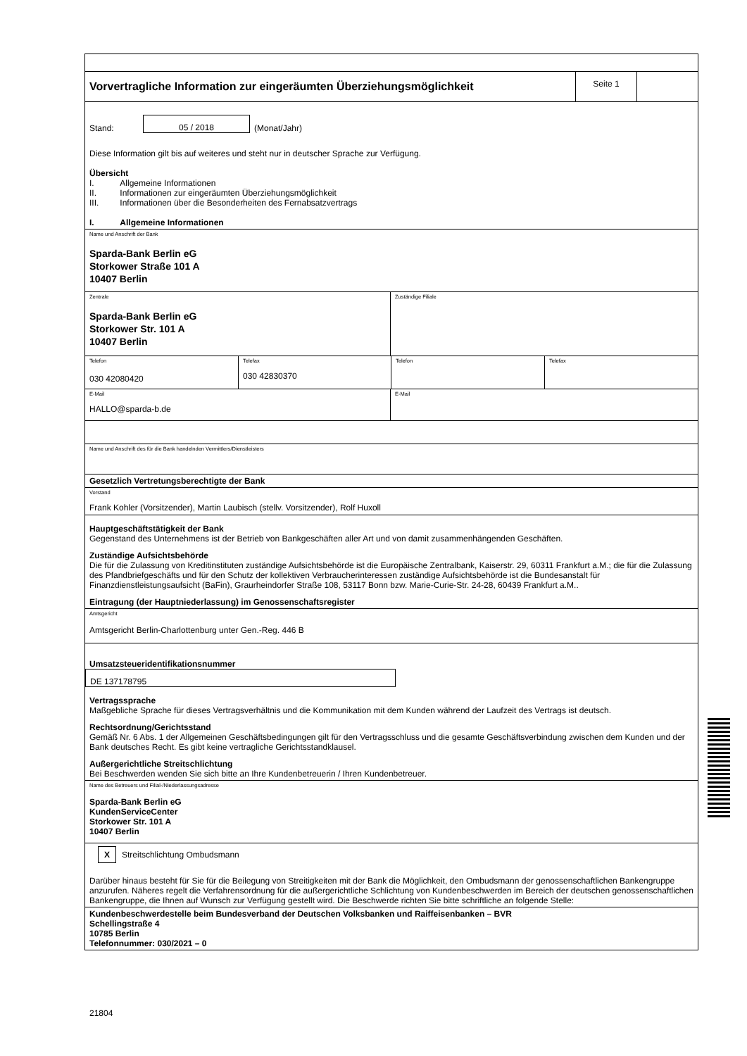Vorvertragliche Information zur eingeräumten Überziehungsmöglichkeit
Seite 1
Stand: 05 / 2018 (Monat/Jahr)
Diese Information gilt bis auf weiteres und steht nur in deutscher Sprache zur Verfügung.
Übersicht
I. Allgemeine Informationen
II. Informationen zur eingeräumten Überziehungsmöglichkeit
III. Informationen über die Besonderheiten des Fernabsatzvertrags
I. Allgemeine Informationen
Name und Anschrift der Bank
Sparda-Bank Berlin eG
Storkower Straße 101 A
10407 Berlin
Zentrale
Sparda-Bank Berlin eG
Storkower Str. 101 A
10407 Berlin
Zuständige Filiale
Telefon
030 42080420
Telefax
030 42830370
Telefon Telefax
E-Mail
HALLO@sparda-b.de
E-Mail
Name und Anschrift des für die Bank handelnden Vermittlers/Dienstleisters
Gesetzlich Vertretungsberechtigte der Bank
Vorstand
Frank Kohler (Vorsitzender), Martin Laubisch (stellv. Vorsitzender), Rolf Huxoll
Hauptgeschäftstätigkeit der Bank
Gegenstand des Unternehmens ist der Betrieb von Bankgeschäften aller Art und von damit zusammenhängenden Geschäften.
Zuständige Aufsichtsbehörde
Die für die Zulassung von Kreditinstituten zuständige Aufsichtsbehörde ist die Europäische Zentralbank, Kaiserstr. 29, 60311 Frankfurt a.M.; die für die Zulassung des Pfandbriefgeschäfts und für den Schutz der kollektiven Verbraucherinteressen zuständige Aufsichtsbehörde ist die Bundesanstalt für Finanzdienstleistungsaufsicht (BaFin), Graurheindorfer Straße 108, 53117 Bonn bzw. Marie-Curie-Str. 24-28, 60439 Frankfurt a.M..
Eintragung (der Hauptniederlassung) im Genossenschaftsregister
Amtsgericht
Amtsgericht Berlin-Charlottenburg unter Gen.-Reg. 446 B
Umsatzsteueridentifikationsnummer
DE 137178795
Vertragssprache
Maßgebliche Sprache für dieses Vertragsverhältnis und die Kommunikation mit dem Kunden während der Laufzeit des Vertrags ist deutsch.
Rechtsordnung/Gerichtsstand
Gemäß Nr. 6 Abs. 1 der Allgemeinen Geschäftsbedingungen gilt für den Vertragsschluss und die gesamte Geschäftsverbindung zwischen dem Kunden und der Bank deutsches Recht. Es gibt keine vertragliche Gerichtsstandklausel.
Außergerichtliche Streitschlichtung
Bei Beschwerden wenden Sie sich bitte an Ihre Kundenbetreuerin / Ihren Kundenbetreuer.
Name des Betreuers und Filial-/Niederlassungsadresse
Sparda-Bank Berlin eG
KundenServiceCenter
Storkower Str. 101 A
10407 Berlin
X Streitschlichtung Ombudsmann
Darüber hinaus besteht für Sie für die Beilegung von Streitigkeiten mit der Bank die Möglichkeit, den Ombudsmann der genossenschaftlichen Bankengruppe anzurufen. Näheres regelt die Verfahrensordnung für die außergerichtliche Schlichtung von Kundenbeschwerden im Bereich der deutschen genossenschaftlichen Bankengruppe, die Ihnen auf Wunsch zur Verfügung gestellt wird. Die Beschwerde richten Sie bitte schriftliche an folgende Stelle:
Kundenbeschwerdestelle beim Bundesverband der Deutschen Volksbanken und Raiffeisenbanken – BVR
Schellingstraße 4
10785 Berlin
Telefonnummer: 030/2021 – 0
21804